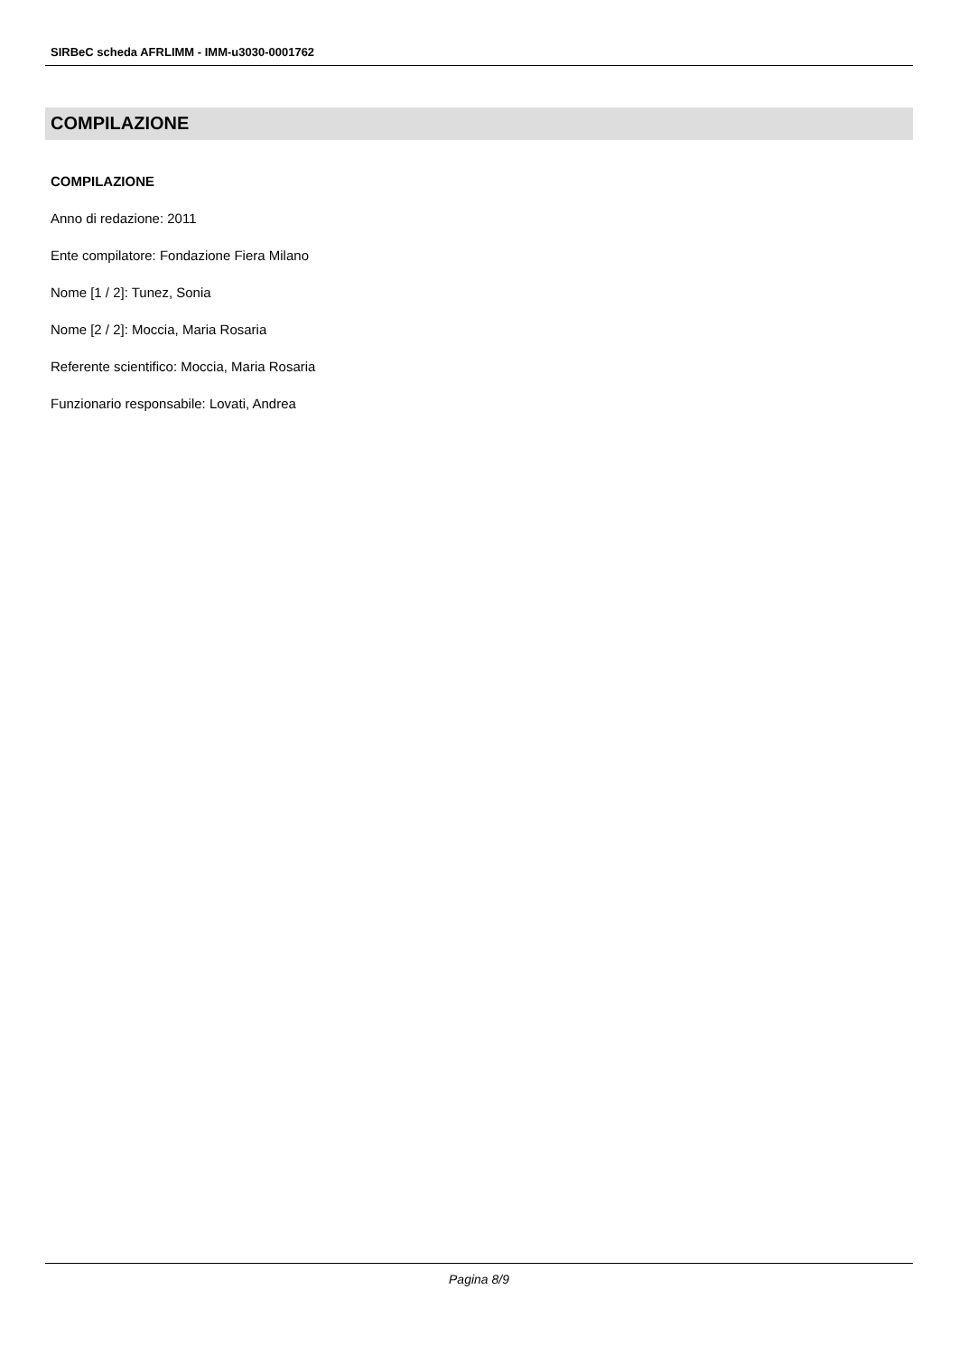SIRBeC scheda AFRLIMM - IMM-u3030-0001762
COMPILAZIONE
COMPILAZIONE
Anno di redazione: 2011
Ente compilatore: Fondazione Fiera Milano
Nome [1 / 2]: Tunez, Sonia
Nome [2 / 2]: Moccia, Maria Rosaria
Referente scientifico: Moccia, Maria Rosaria
Funzionario responsabile: Lovati, Andrea
Pagina 8/9